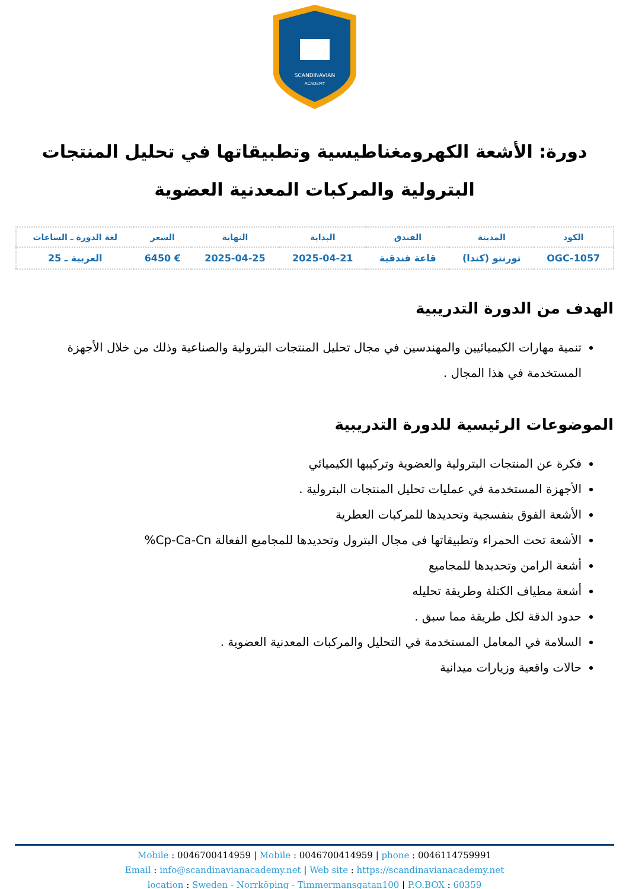SCANDINAVIAN
ACADEMY
دورة: الأشعة الكهرومغناطيسية وتطبيقاتها في تحليل المنتجات البترولية والمركبات المعدنية العضوية
| الكود | المدينة | الفندق | البداية | النهاية | السعر | لغة الدورة ـ الساعات |
| --- | --- | --- | --- | --- | --- | --- |
| OGC-1057 | تورنتو (كندا) | قاعة فندقية | 2025-04-21 | 2025-04-25 | € 6450 | العربية ـ 25 |
الهدف من الدورة التدريبية
تنمية مهارات الكيميائيين والمهندسين في مجال تحليل المنتجات البترولية والصناعية وذلك من خلال الأجهزة المستخدمة في هذا المجال .
الموضوعات الرئيسية للدورة التدريبية
فكرة عن المنتجات البترولية والعضوية وتركيبها الكيميائي
الأجهزة المستخدمة في عمليات تحليل المنتجات البترولية .
الأشعة الفوق بنفسجية وتحديدها للمركبات العطرية
الأشعة تحت الحمراء وتطبيقاتها فى مجال البترول وتحديدها للمجاميع الفعالة Cp-Ca-Cn%
أشعة الرامن وتحديدها للمجاميع
أشعة مطياف الكتلة وطريقة تحليله
حدود الدقة لكل طريقة مما سبق .
السلامة في المعامل المستخدمة في التحليل والمركبات المعدنية العضوية .
حالات واقعية وزيارات ميدانية
Mobile : 0046700414959 | Mobile : 0046700414959 | phone : 0046114759991
Email : info@scandinavianacademy.net | Web site : https://scandinavianacademy.net
location : Sweden - Norrköping - Timmermansgatan100 | P.O.BOX : 60359